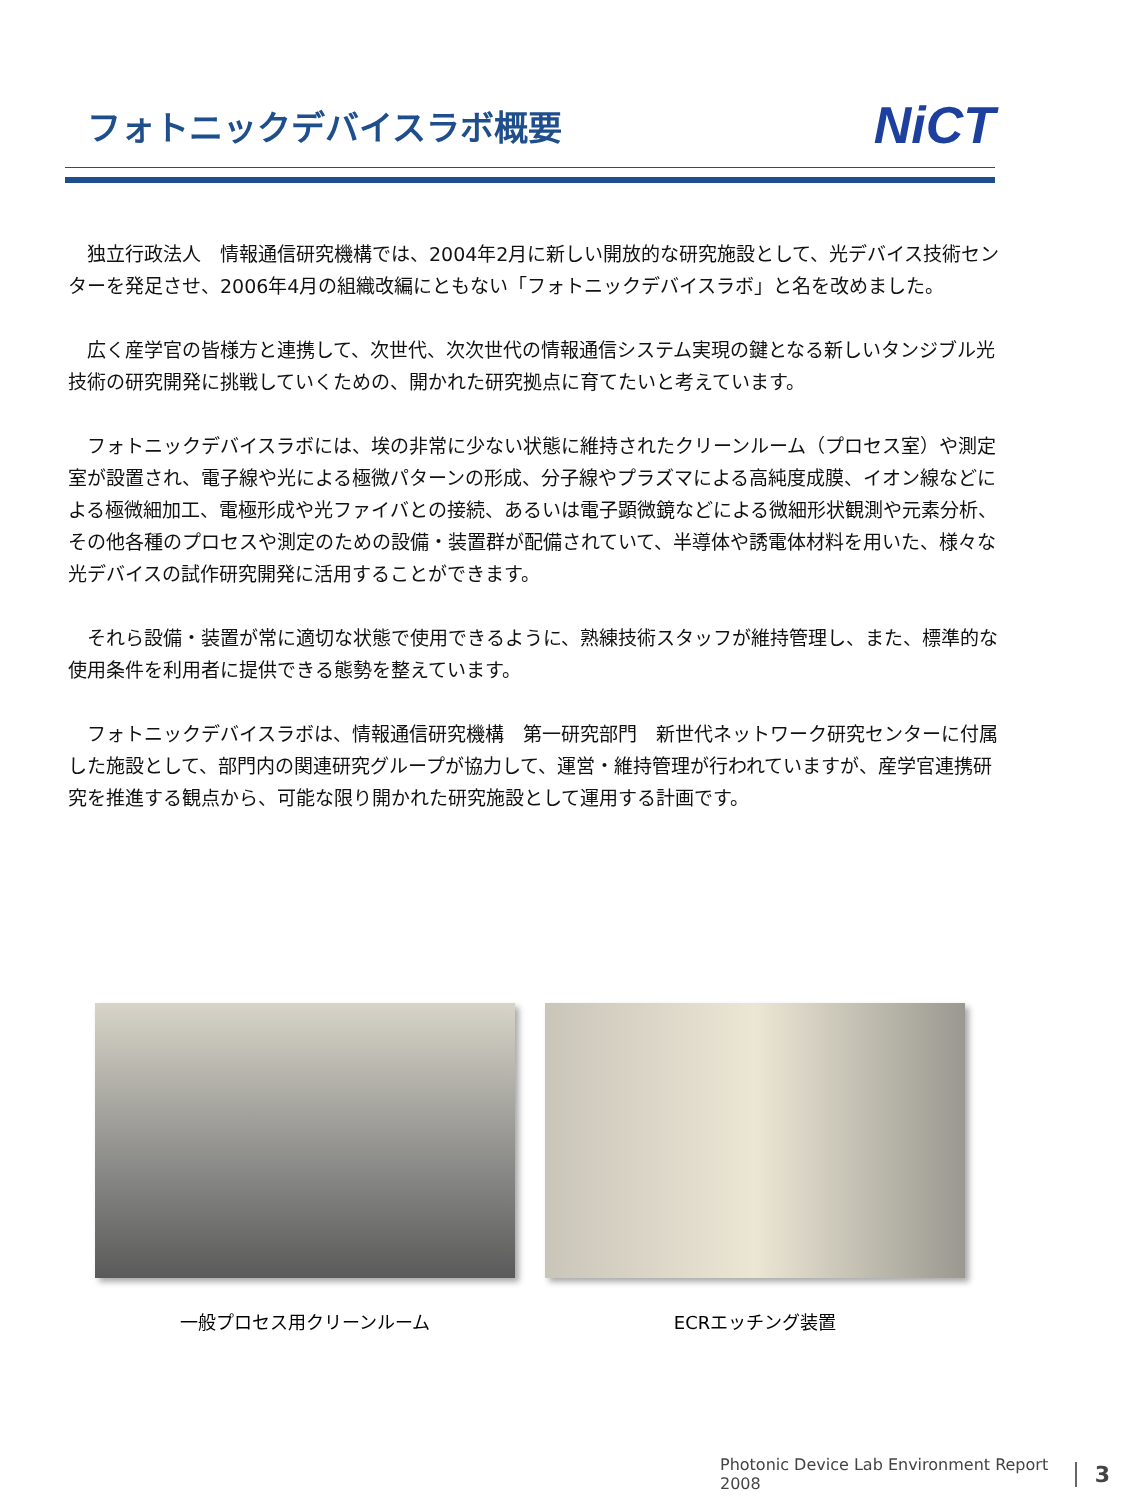フォトニックデバイスラボ概要
NiCT
　独立行政法人　情報通信研究機構では、2004年2月に新しい開放的な研究施設として、光デバイス技術センターを発足させ、2006年4月の組織改編にともない「フォトニックデバイスラボ」と名を改めました。
　広く産学官の皆様方と連携して、次世代、次次世代の情報通信システム実現の鍵となる新しいタンジブル光技術の研究開発に挑戦していくための、開かれた研究拠点に育てたいと考えています。
　フォトニックデバイスラボには、埃の非常に少ない状態に維持されたクリーンルーム（プロセス室）や測定室が設置され、電子線や光による極微パターンの形成、分子線やプラズマによる高純度成膜、イオン線などによる極微細加工、電極形成や光ファイバとの接続、あるいは電子顕微鏡などによる微細形状観測や元素分析、その他各種のプロセスや測定のための設備・装置群が配備されていて、半導体や誘電体材料を用いた、様々な光デバイスの試作研究開発に活用することができます。
　それら設備・装置が常に適切な状態で使用できるように、熟練技術スタッフが維持管理し、また、標準的な使用条件を利用者に提供できる態勢を整えています。
　フォトニックデバイスラボは、情報通信研究機構　第一研究部門　新世代ネットワーク研究センターに付属した施設として、部門内の関連研究グループが協力して、運営・維持管理が行われていますが、産学官連携研究を推進する観点から、可能な限り開かれた研究施設として運用する計画です。
一般プロセス用クリーンルーム ECRエッチング装置
Photonic Device Lab Environment Report 2008 3